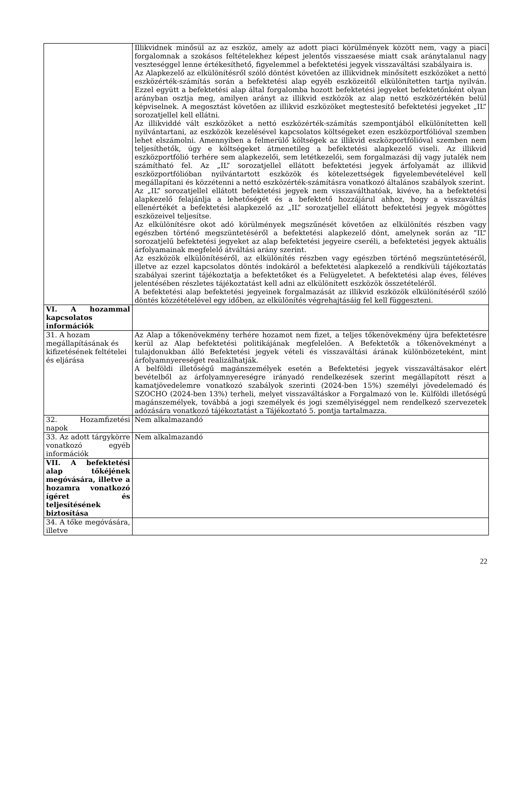| | Illikvidnek minősül az az eszköz, amely az adott piaci körülmények között nem, vagy a piaci forgalomnak a szokásos feltételekhez képest jelentős visszaesése miatt csak aránytalanul nagy veszteséggel lenne értékesíthető, figyelemmel a befektetési jegyek visszaváltási szabályaira is. Az Alapkezelő az elkülönítésről szóló döntést követően az illikvidnek minősített eszközöket a nettó eszközérték-számítás során a befektetési alap egyéb eszközeitől elkülönítetten tartja nyilván. Ezzel együtt a befektetési alap által forgalomba hozott befektetési jegyeket befektetőnként olyan arányban osztja meg, amilyen arányt az illikvid eszközök az alap nettó eszközértékén belül képviselnek. A megosztást követően az illikvid eszközöket megtestesítő befektetési jegyeket „IL” sorozatjellel kell ellátni. Az illikviddé vált eszközöket a nettó eszközérték-számítás szempontjából elkülönítetten kell nyilvántartani, az eszközök kezelésével kapcsolatos költségeket ezen eszközportfólióval szemben lehet elszámolni. Amennyiben a felmerülő költségek az illikvid eszközportfólióval szemben nem teljesíthetők, úgy e költségeket átmenetileg a befektetési alapkezelő viseli. Az illikvid eszközportfólió terhére sem alapkezelői, sem letétkezelői, sem forgalmazási díj vagy jutalék nem számítható fel. Az „IL” sorozatjellel ellátott befektetési jegyek árfolyamát az illikvid eszközportfólióban nyilvántartott eszközök és kötelezettségek figyelembevételével kell megállapítani és közzétenni a nettó eszközérték-számításra vonatkozó általános szabályok szerint. Az „IL” sorozatjellel ellátott befektetési jegyek nem visszaválthatóak, kivéve, ha a befektetési alapkezelő felajánlja a lehetőségét és a befektető hozzájárul ahhoz, hogy a visszaváltás ellenértékét a befektetési alapkezelő az „IL” sorozatjellel ellátott befektetési jegyek mögöttes eszközeivel teljesítse. Az elkülönítésre okot adó körülmények megszűnését követően az elkülönítés részben vagy egészben történő megszüntetéséről a befektetési alapkezelő dönt, amelynek során az ”IL” sorozatjelű befektetési jegyeket az alap befektetési jegyeire cseréli, a befektetési jegyek aktuális árfolyamainak megfelelő átváltási arány szerint. Az eszközök elkülönítéséről, az elkülönítés részben vagy egészben történő megszüntetéséről, illetve az ezzel kapcsolatos döntés indokáról a befektetési alapkezelő a rendkívüli tájékoztatás szabályai szerint tájékoztatja a befektetőket és a Felügyeletet. A befektetési alap éves, féléves jelentésében részletes tájékoztatást kell adni az elkülönített eszközök összetételéről. A befektetési alap befektetési jegyeinek forgalmazását az illikvid eszközök elkülönítéséről szóló döntés közzétételével egy időben, az elkülönítés végrehajtásáig fel kell függeszteni. |
| VI. A hozammal kapcsolatos információk | |
| 31. A hozam megállapításának és kifizetésének feltételei és eljárása | Az Alap a tőkenövekmény terhére hozamot nem fizet, a teljes tőkenövekmény újra befektetésre kerül az Alap befektetési politikájának megfelelően. A Befektetők a tőkenövekményt a tulajdonukban álló Befektetési jegyek vételi és visszaváltási árának különbözeteként, mint árfolyamnyereséget realizálhatják. A belföldi illetőségű magánszemélyek esetén a Befektetési jegyek visszaváltásakor elért bevételből az árfolyamnyereségre irányadó rendelkezések szerint megállapított részt a kamatjövedelemre vonatkozó szabályok szerinti (2024-ben 15%) személyi jövedelemadó és SZOCHO (2024-ben 13%) terheli, melyet visszaváltáskor a Forgalmazó von le. Külföldi illetőségű magánszemélyek, továbbá a jogi személyek és jogi személyiséggel nem rendelkező szervezetek adózására vonatkozó tájékoztatást a Tájékoztató 5. pontja tartalmazza. |
| 32. Hozamfizetési napok | Nem alkalmazandó |
| 33. Az adott tárgykörre vonatkozó egyéb információk | Nem alkalmazandó |
| VII. A befektetési alap tőkéjének megóvására, illetve a hozamra vonatkozó ígéret és teljesítésének biztosítása | |
| 34. A tőke megóvására, illetve | |
22